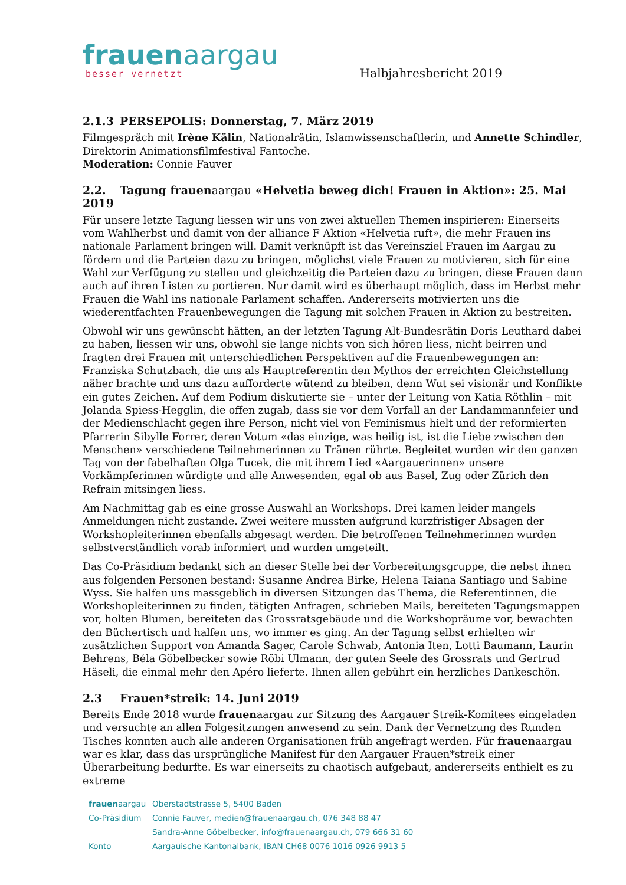frauenaargau
besser vernetzt
Halbjahresbericht 2019
2.1.3 PERSEPOLIS: Donnerstag, 7. März 2019
Filmgespräch mit Irène Kälin, Nationalrätin, Islamwissenschaftlerin, und Annette Schindler, Direktorin Animationsfilmfestival Fantoche.
Moderation: Connie Fauver
2.2. Tagung frauenaargau «Helvetia beweg dich! Frauen in Aktion»: 25. Mai 2019
Für unsere letzte Tagung liessen wir uns von zwei aktuellen Themen inspirieren: Einerseits vom Wahlherbst und damit von der alliance F Aktion «Helvetia ruft», die mehr Frauen ins nationale Parlament bringen will. Damit verknüpft ist das Vereinsziel Frauen im Aargau zu fördern und die Parteien dazu zu bringen, möglichst viele Frauen zu motivieren, sich für eine Wahl zur Verfügung zu stellen und gleichzeitig die Parteien dazu zu bringen, diese Frauen dann auch auf ihren Listen zu portieren. Nur damit wird es überhaupt möglich, dass im Herbst mehr Frauen die Wahl ins nationale Parlament schaffen. Andererseits motivierten uns die wiederentfachten Frauenbewegungen die Tagung mit solchen Frauen in Aktion zu bestreiten.
Obwohl wir uns gewünscht hätten, an der letzten Tagung Alt-Bundesrätin Doris Leuthard dabei zu haben, liessen wir uns, obwohl sie lange nichts von sich hören liess, nicht beirren und fragten drei Frauen mit unterschiedlichen Perspektiven auf die Frauenbewegungen an: Franziska Schutzbach, die uns als Hauptreferentin den Mythos der erreichten Gleichstellung näher brachte und uns dazu aufforderte wütend zu bleiben, denn Wut sei visionär und Konflikte ein gutes Zeichen. Auf dem Podium diskutierte sie – unter der Leitung von Katia Röthlin – mit Jolanda Spiess-Hegglin, die offen zugab, dass sie vor dem Vorfall an der Landammannfeier und der Medienschlacht gegen ihre Person, nicht viel von Feminismus hielt und der reformierten Pfarrerin Sibylle Forrer, deren Votum «das einzige, was heilig ist, ist die Liebe zwischen den Menschen» verschiedene Teilnehmerinnen zu Tränen rührte. Begleitet wurden wir den ganzen Tag von der fabelhaften Olga Tucek, die mit ihrem Lied «Aargauerinnen» unsere Vorkämpferinnen würdigte und alle Anwesenden, egal ob aus Basel, Zug oder Zürich den Refrain mitsingen liess.
Am Nachmittag gab es eine grosse Auswahl an Workshops. Drei kamen leider mangels Anmeldungen nicht zustande. Zwei weitere mussten aufgrund kurzfristiger Absagen der Workshopleiterinnen ebenfalls abgesagt werden. Die betroffenen Teilnehmerinnen wurden selbstverständlich vorab informiert und wurden umgeteilt.
Das Co-Präsidium bedankt sich an dieser Stelle bei der Vorbereitungsgruppe, die nebst ihnen aus folgenden Personen bestand: Susanne Andrea Birke, Helena Taiana Santiago und Sabine Wyss. Sie halfen uns massgeblich in diversen Sitzungen das Thema, die Referentinnen, die Workshopleiterinnen zu finden, tätigten Anfragen, schrieben Mails, bereiteten Tagungsmappen vor, holten Blumen, bereiteten das Grossratsgebäude und die Workshopräume vor, bewachten den Büchertisch und halfen uns, wo immer es ging. An der Tagung selbst erhielten wir zusätzlichen Support von Amanda Sager, Carole Schwab, Antonia Iten, Lotti Baumann, Laurin Behrens, Béla Göbelbecker sowie Röbi Ulmann, der guten Seele des Grossrats und Gertrud Häseli, die einmal mehr den Apéro lieferte. Ihnen allen gebührt ein herzliches Dankeschön.
2.3 Frauen*streik: 14. Juni 2019
Bereits Ende 2018 wurde frauenaargau zur Sitzung des Aargauer Streik-Komitees eingeladen und versuchte an allen Folgesitzungen anwesend zu sein. Dank der Vernetzung des Runden Tisches konnten auch alle anderen Organisationen früh angefragt werden. Für frauenaargau war es klar, dass das ursprüngliche Manifest für den Aargauer Frauen*streik einer Überarbeitung bedurfte. Es war einerseits zu chaotisch aufgebaut, andererseits enthielt es zu extreme
frauenaargau Oberstadtstrasse 5, 5400 Baden
Co-Präsidium Connie Fauver, medien@frauenaargau.ch, 076 348 88 47
Sandra-Anne Göbelbecker, info@frauenaargau.ch, 079 666 31 60
Konto Aargauische Kantonalbank, IBAN CH68 0076 1016 0926 9913 5